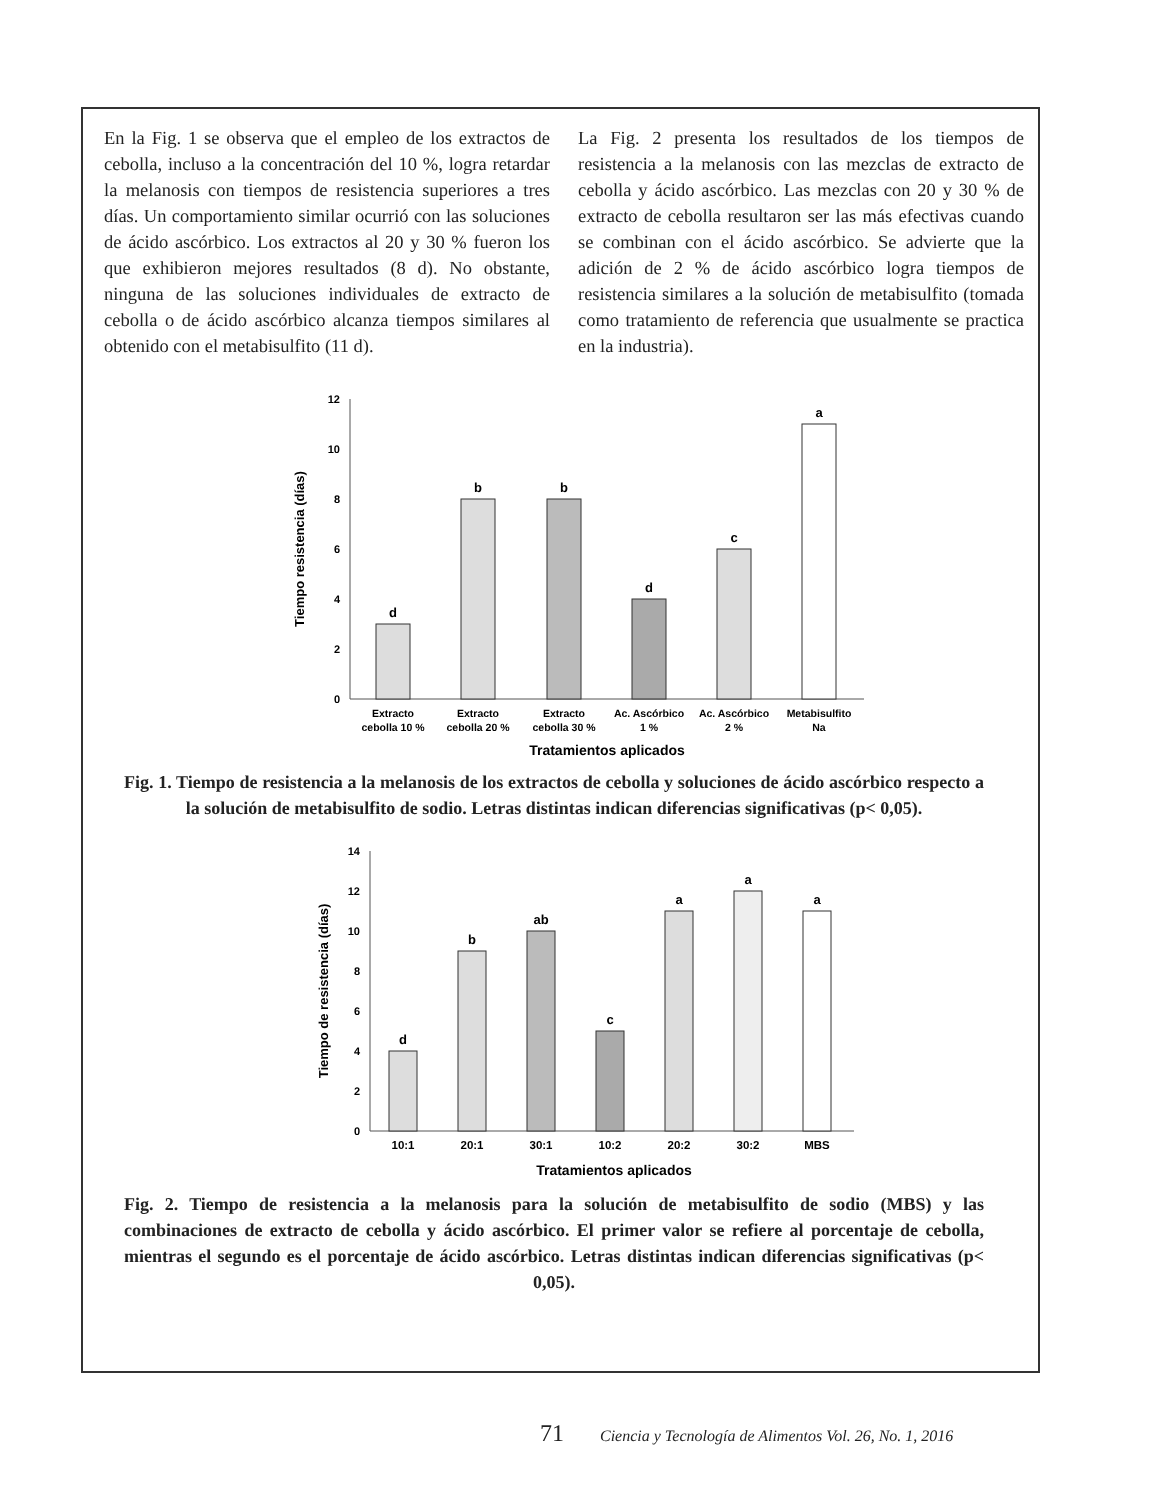En la Fig. 1 se observa que el empleo de los extractos de cebolla, incluso a la concentración del 10 %, logra retardar la melanosis con tiempos de resistencia superiores a tres días. Un comportamiento similar ocurrió con las soluciones de ácido ascórbico. Los extractos al 20 y 30 % fueron los que exhibieron mejores resultados (8 d). No obstante, ninguna de las soluciones individuales de extracto de cebolla o de ácido ascórbico alcanza tiempos similares al obtenido con el metabisulfito (11 d).
La Fig. 2 presenta los resultados de los tiempos de resistencia a la melanosis con las mezclas de extracto de cebolla y ácido ascórbico. Las mezclas con 20 y 30 % de extracto de cebolla resultaron ser las más efectivas cuando se combinan con el ácido ascórbico. Se advierte que la adición de 2 % de ácido ascórbico logra tiempos de resistencia similares a la solución de metabisulfito (tomada como tratamiento de referencia que usualmente se practica en la industria).
0
2
4
6
8
10
12
Tiempo resistencia (días)
d
b
b
d
c
a
Extracto
cebolla 10 %
Extracto
cebolla 20 %
Extracto
cebolla 30 %
Ac. Ascórbico
1 %
Ac. Ascórbico
2 %
Metabisulfito
Na
Tratamientos aplicados
Fig. 1. Tiempo de resistencia a la melanosis de los extractos de cebolla y soluciones de ácido ascórbico respecto a la solución de metabisulfito de sodio. Letras distintas indican diferencias significativas (p< 0,05).
0
2
4
6
8
10
12
14
Tiempo de resistencia (días)
d
b
ab
c
a
a
a
10:1
20:1
30:1
10:2
20:2
30:2
MBS
Tratamientos aplicados
Fig. 2. Tiempo de resistencia a la melanosis para la solución de metabisulfito de sodio (MBS) y las combinaciones de extracto de cebolla y ácido ascórbico. El primer valor se refiere al porcentaje de cebolla, mientras el segundo es el porcentaje de ácido ascórbico. Letras distintas indican diferencias significativas (p< 0,05).
71 Ciencia y Tecnología de Alimentos Vol. 26, No. 1, 2016